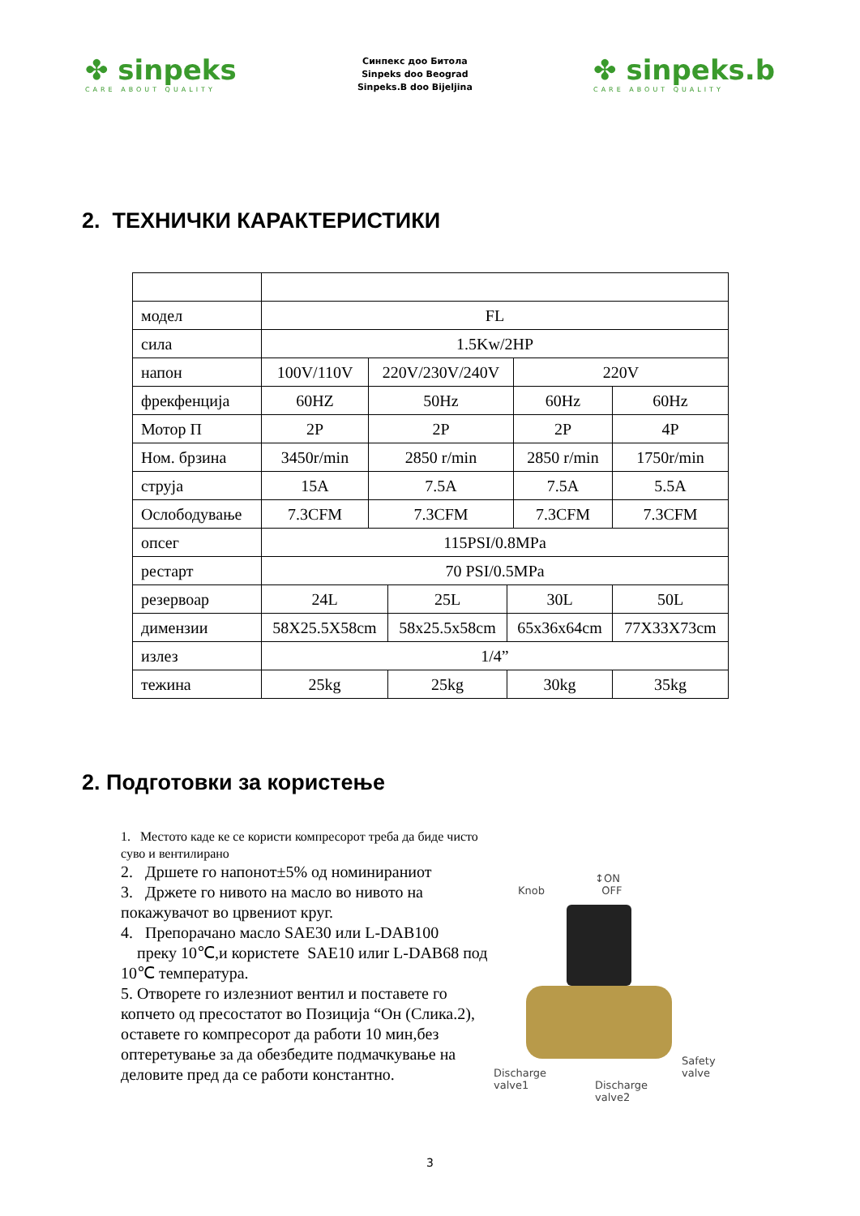✤ sinpeks
CARE ABOUT QUALITY
Синпекс доо Битола
Sinpeks doo Beograd
Sinpeks.B doo Bijeljina
✤ sinpeks.b
CARE ABOUT QUALITY
2. ТЕХНИЧКИ КАРАКТЕРИСТИКИ
| модел | FL | | | | | |
| сила | 1.5Kw/2HP | | | | | |
| напон | 100V/110V | 220V/230V/240V | | | 220V | |
| фрекфенција | 60HZ | 50Hz | | | 60Hz | 60Hz |
| Мотор П | 2P | 2P | | | 2P | 4P |
| Ном. брзина | 3450r/min | 2850 r/min | | | 2850 r/min | 1750r/min |
| струја | 15A | 7.5A | | | 7.5A | 5.5A |
| Ослободување | 7.3CFM | 7.3CFM | | | 7.3CFM | 7.3CFM |
| опсег | 115PSI/0.8MPa | | | | | |
| рестарт | 70 PSI/0.5MPa | | | | | |
| резервоар | 24L | | 25L | 30L | | 50L |
| димензии | 58X25.5X58cm | | 58x25.5x58cm | 65x36x64cm | | 77X33X73cm |
| излез | 1/4” | | | | | |
| тежина | 25kg | | 25kg | 30kg | | 35kg |
2. Подготовки за користење
1. Местото каде ке се користи компресорот треба да биде чисто суво и вентилирано
2. Дршете го напонот±5% од номинираниот
3. Држете го нивото на масло во нивото на покажувачот во црвениот круг.
4. Препорачано масло SAE30 или L-DAB100
преку 10℃,и користете SAE10 илиr L-DAB68 под 10℃ температура.
5. Отворете го излезниот вентил и поставете го копчето од пресостатот во Позиција “Он (Слика.2), оставете го компресорот да работи 10 мин,без оптеретување за да обезбедите подмачкување на деловите пред да се работи константно.
Knob
↕ON
OFF
Discharge
valve1 Discharge
valve2
Safety
valve
3